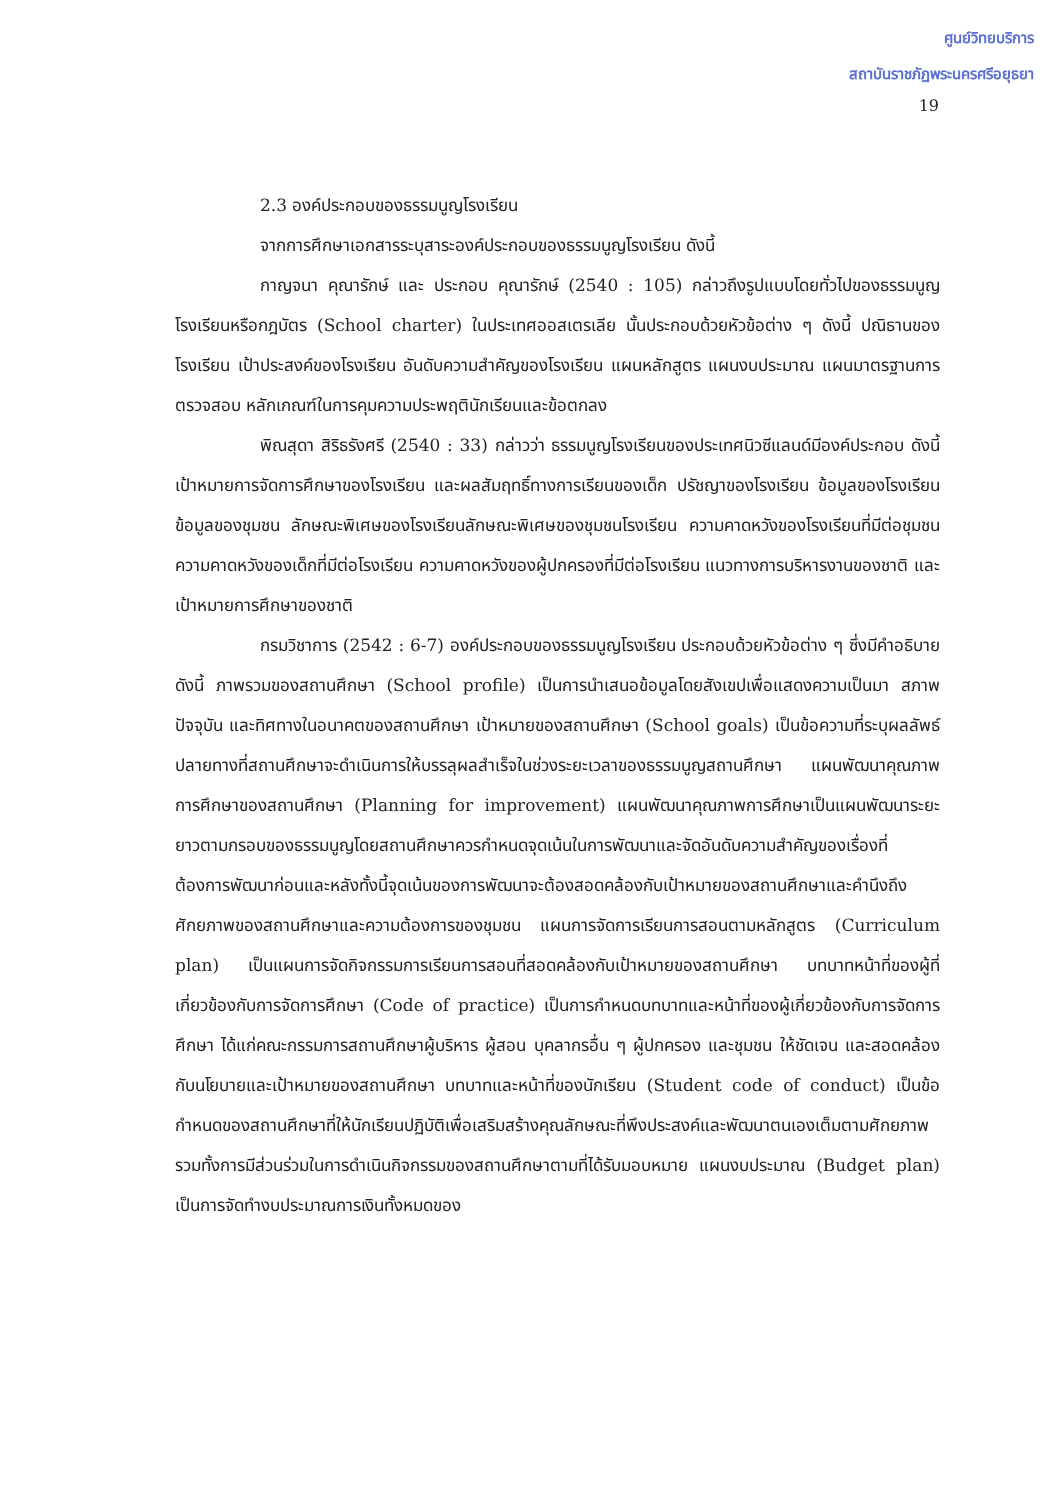ศูนย์วิทยบริการ
สถาบันราชภัฏพระนครศรีอยุธยา
19
2.3 องค์ประกอบของธรรมนูญโรงเรียน
จากการศึกษาเอกสารระบุสาระองค์ประกอบของธรรมนูญโรงเรียน ดังนี้
กาญจนา คุณารักษ์ และ ประกอบ คุณารักษ์ (2540 : 105) กล่าวถึงรูปแบบโดยทั่วไปของธรรมนูญโรงเรียนหรือกฎบัตร (School charter) ในประเทศออสเตรเลีย นั้นประกอบด้วยหัวข้อต่าง ๆ ดังนี้ ปณิธานของโรงเรียน เป้าประสงค์ของโรงเรียน อันดับความสำคัญของโรงเรียน แผนหลักสูตร แผนงบประมาณ แผนมาตรฐานการตรวจสอบ หลักเกณฑ์ในการคุมความประพฤตินักเรียนและข้อตกลง
พิณสุดา สิริธรังศรี (2540 : 33) กล่าวว่า ธรรมนูญโรงเรียนของประเทศนิวซีแลนด์มีองค์ประกอบ ดังนี้ เป้าหมายการจัดการศึกษาของโรงเรียน และผลสัมฤทธิ์ทางการเรียนของเด็ก ปรัชญาของโรงเรียน ข้อมูลของโรงเรียน ข้อมูลของชุมชน ลักษณะพิเศษของโรงเรียนลักษณะพิเศษของชุมชนโรงเรียน ความคาดหวังของโรงเรียนที่มีต่อชุมชน ความคาดหวังของเด็กที่มีต่อโรงเรียน ความคาดหวังของผู้ปกครองที่มีต่อโรงเรียน แนวทางการบริหารงานของชาติ และเป้าหมายการศึกษาของชาติ
กรมวิชาการ (2542 : 6-7) องค์ประกอบของธรรมนูญโรงเรียน ประกอบด้วยหัวข้อต่าง ๆ ซึ่งมีคำอธิบาย ดังนี้ ภาพรวมของสถานศึกษา (School profile) เป็นการนำเสนอข้อมูลโดยสังเขปเพื่อแสดงความเป็นมา สภาพปัจจุบัน และทิศทางในอนาคตของสถานศึกษา เป้าหมายของสถานศึกษา (School goals) เป็นข้อความที่ระบุผลลัพธ์ปลายทางที่สถานศึกษาจะดำเนินการให้บรรลุผลสำเร็จในช่วงระยะเวลาของธรรมนูญสถานศึกษา แผนพัฒนาคุณภาพการศึกษาของสถานศึกษา (Planning for improvement) แผนพัฒนาคุณภาพการศึกษาเป็นแผนพัฒนาระยะยาวตามกรอบของธรรมนูญโดยสถานศึกษาควรกำหนดจุดเน้นในการพัฒนาและจัดอันดับความสำคัญของเรื่องที่ต้องการพัฒนาก่อนและหลังทั้งนี้จุดเน้นของการพัฒนาจะต้องสอดคล้องกับเป้าหมายของสถานศึกษาและคำนึงถึงศักยภาพของสถานศึกษาและความต้องการของชุมชน แผนการจัดการเรียนการสอนตามหลักสูตร (Curriculum plan) เป็นแผนการจัดกิจกรรมการเรียนการสอนที่สอดคล้องกับเป้าหมายของสถานศึกษา บทบาทหน้าที่ของผู้ที่เกี่ยวข้องกับการจัดการศึกษา (Code of practice) เป็นการกำหนดบทบาทและหน้าที่ของผู้เกี่ยวข้องกับการจัดการศึกษา ได้แก่คณะกรรมการสถานศึกษาผู้บริหาร ผู้สอน บุคลากรอื่น ๆ ผู้ปกครอง และชุมชน ให้ชัดเจน และสอดคล้องกับนโยบายและเป้าหมายของสถานศึกษา บทบาทและหน้าที่ของนักเรียน (Student code of conduct) เป็นข้อกำหนดของสถานศึกษาที่ให้นักเรียนปฏิบัติเพื่อเสริมสร้างคุณลักษณะที่พึงประสงค์และพัฒนาตนเองเต็มตามศักยภาพ รวมทั้งการมีส่วนร่วมในการดำเนินกิจกรรมของสถานศึกษาตามที่ได้รับมอบหมาย แผนงบประมาณ (Budget plan) เป็นการจัดทำงบประมาณการเงินทั้งหมดของ